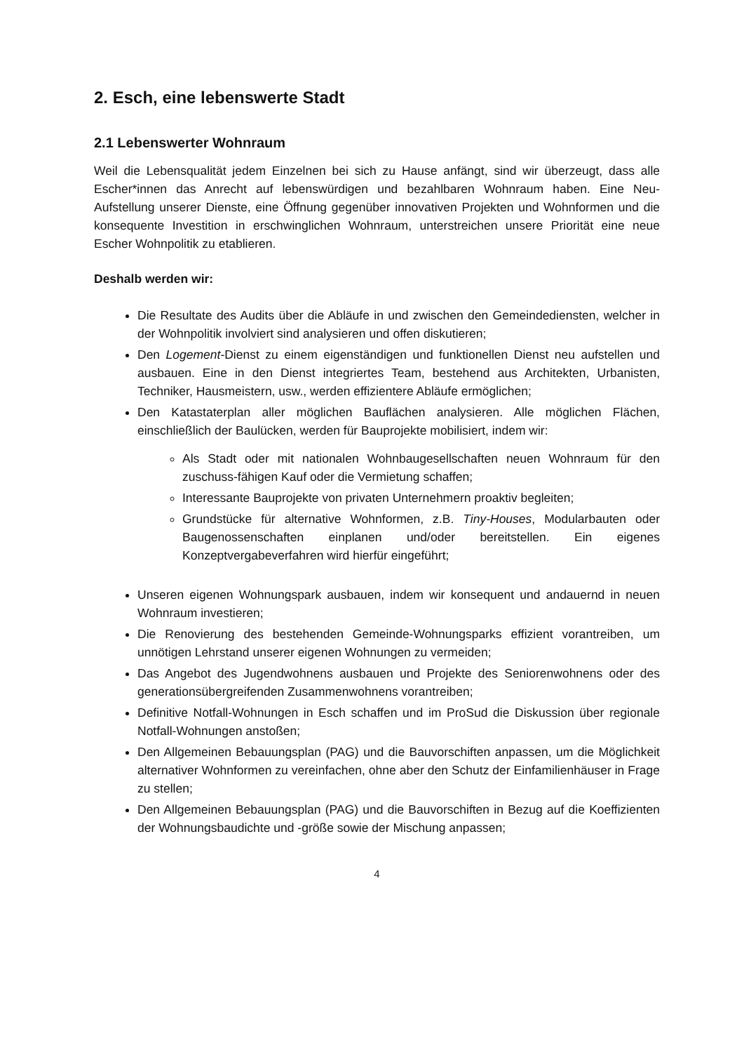2. Esch, eine lebenswerte Stadt
2.1 Lebenswerter Wohnraum
Weil die Lebensqualität jedem Einzelnen bei sich zu Hause anfängt, sind wir überzeugt, dass alle Escher*innen das Anrecht auf lebenswürdigen und bezahlbaren Wohnraum haben. Eine Neu-Aufstellung unserer Dienste, eine Öffnung gegenüber innovativen Projekten und Wohnformen und die konsequente Investition in erschwinglichen Wohnraum, unterstreichen unsere Priorität eine neue Escher Wohnpolitik zu etablieren.
Deshalb werden wir:
Die Resultate des Audits über die Abläufe in und zwischen den Gemeindediensten, welcher in der Wohnpolitik involviert sind analysieren und offen diskutieren;
Den Logement-Dienst zu einem eigenständigen und funktionellen Dienst neu aufstellen und ausbauen. Eine in den Dienst integriertes Team, bestehend aus Architekten, Urbanisten, Techniker, Hausmeistern, usw., werden effizientere Abläufe ermöglichen;
Den Katastaterplan aller möglichen Bauflächen analysieren. Alle möglichen Flächen, einschließlich der Baulücken, werden für Bauprojekte mobilisiert, indem wir:
Als Stadt oder mit nationalen Wohnbaugesellschaften neuen Wohnraum für den zuschuss-fähigen Kauf oder die Vermietung schaffen;
Interessante Bauprojekte von privaten Unternehmern proaktiv begleiten;
Grundstücke für alternative Wohnformen, z.B. Tiny-Houses, Modularbauten oder Baugenossenschaften einplanen und/oder bereitstellen. Ein eigenes Konzeptvergabeverfahren wird hierfür eingeführt;
Unseren eigenen Wohnungspark ausbauen, indem wir konsequent und andauernd in neuen Wohnraum investieren;
Die Renovierung des bestehenden Gemeinde-Wohnungsparks effizient vorantreiben, um unnötigen Lehrstand unserer eigenen Wohnungen zu vermeiden;
Das Angebot des Jugendwohnens ausbauen und Projekte des Seniorenwohnens oder des generationsübergreifenden Zusammenwohnens vorantreiben;
Definitive Notfall-Wohnungen in Esch schaffen und im ProSud die Diskussion über regionale Notfall-Wohnungen anstoßen;
Den Allgemeinen Bebauungsplan (PAG) und die Bauvorschiften anpassen, um die Möglichkeit alternativer Wohnformen zu vereinfachen, ohne aber den Schutz der Einfamilienhäuser in Frage zu stellen;
Den Allgemeinen Bebauungsplan (PAG) und die Bauvorschiften in Bezug auf die Koeffizienten der Wohnungsbaudichte und -größe sowie der Mischung anpassen;
4